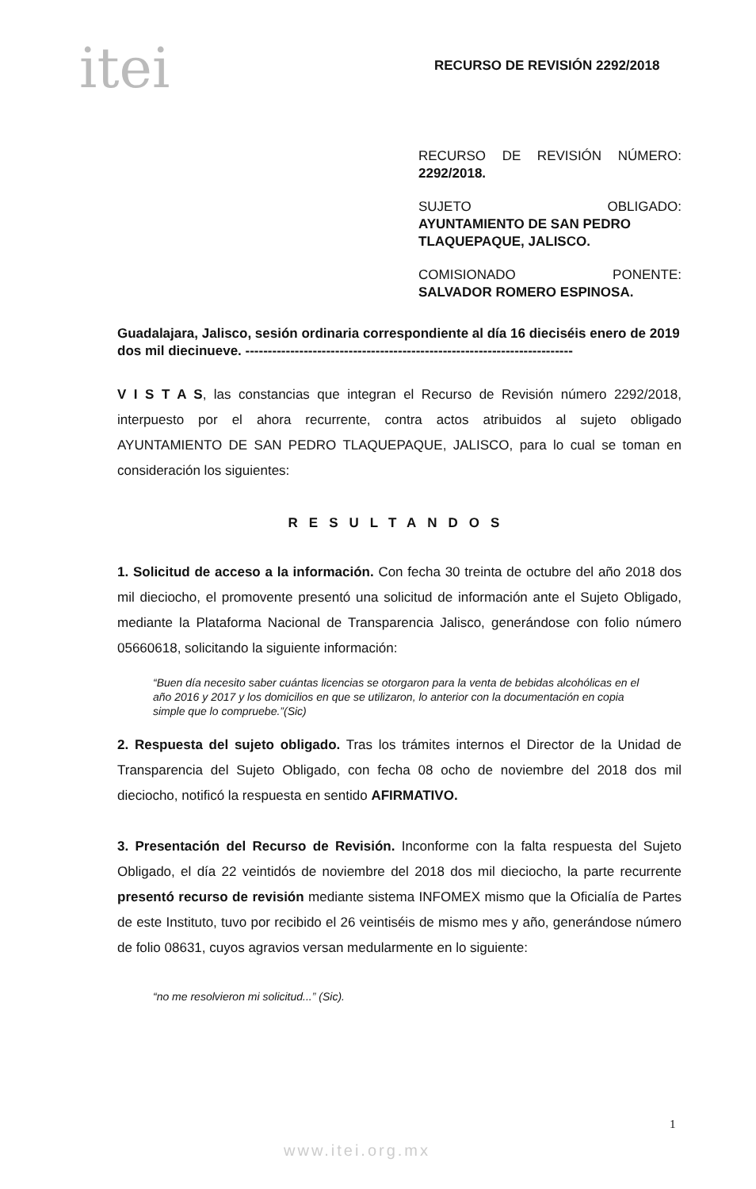itei RECURSO DE REVISIÓN 2292/2018
RECURSO DE REVISIÓN NÚMERO:
2292/2018.
SUJETO OBLIGADO:
AYUNTAMIENTO DE SAN PEDRO TLAQUEPAQUE, JALISCO.
COMISIONADO PONENTE:
SALVADOR ROMERO ESPINOSA.
Guadalajara, Jalisco, sesión ordinaria correspondiente al día 16 dieciséis enero de 2019 dos mil diecinueve. -------------------------------------------------------------------------
V I S T A S, las constancias que integran el Recurso de Revisión número 2292/2018, interpuesto por el ahora recurrente, contra actos atribuidos al sujeto obligado AYUNTAMIENTO DE SAN PEDRO TLAQUEPAQUE, JALISCO, para lo cual se toman en consideración los siguientes:
RESULTANDOS
1. Solicitud de acceso a la información. Con fecha 30 treinta de octubre del año 2018 dos mil dieciocho, el promovente presentó una solicitud de información ante el Sujeto Obligado, mediante la Plataforma Nacional de Transparencia Jalisco, generándose con folio número 05660618, solicitando la siguiente información:
“Buen día necesito saber cuántas licencias se otorgaron para la venta de bebidas alcohólicas en el año 2016 y 2017 y los domicilios en que se utilizaron, lo anterior con la documentación en copia simple que lo compruebe.”(Sic)
2. Respuesta del sujeto obligado. Tras los trámites internos el Director de la Unidad de Transparencia del Sujeto Obligado, con fecha 08 ocho de noviembre del 2018 dos mil dieciocho, notificó la respuesta en sentido AFIRMATIVO.
3. Presentación del Recurso de Revisión. Inconforme con la falta respuesta del Sujeto Obligado, el día 22 veintidós de noviembre del 2018 dos mil dieciocho, la parte recurrente presentó recurso de revisión mediante sistema INFOMEX mismo que la Oficialía de Partes de este Instituto, tuvo por recibido el 26 veintiséis de mismo mes y año, generándose número de folio 08631, cuyos agravios versan medularmente en lo siguiente:
“no me resolvieron mi solicitud...” (Sic).
1
www.itei.org.mx